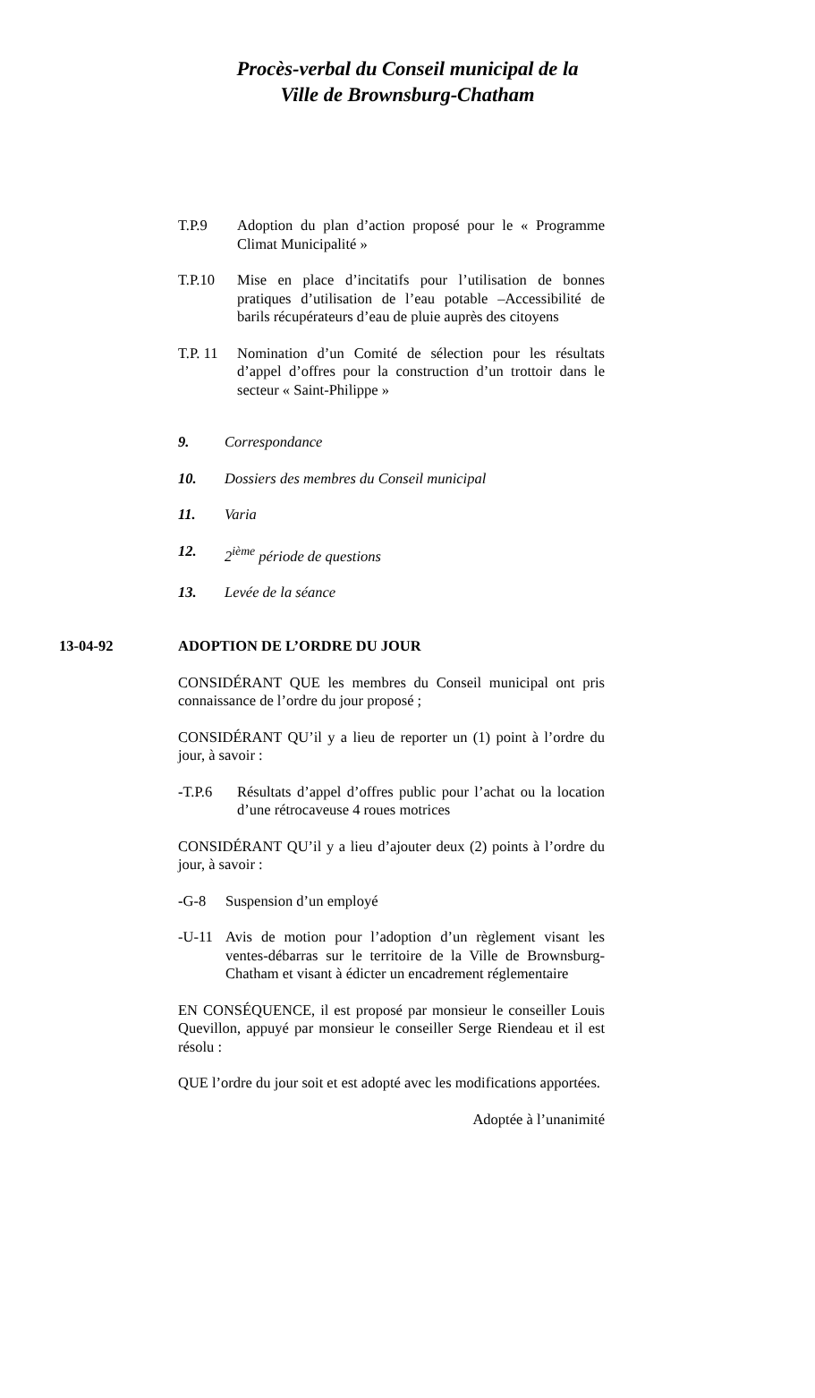Procès-verbal du Conseil municipal de la
Ville de Brownsburg-Chatham
T.P.9 Adoption du plan d’action proposé pour le « Programme Climat Municipalité »
T.P.10 Mise en place d’incitatifs pour l’utilisation de bonnes pratiques d’utilisation de l’eau potable –Accessibilité de barils récupérateurs d’eau de pluie auprès des citoyens
T.P. 11 Nomination d’un Comité de sélection pour les résultats d’appel d’offres pour la construction d’un trottoir dans le secteur « Saint-Philippe »
9. Correspondance
10. Dossiers des membres du Conseil municipal
11. Varia
12. 2<sup>ième</sup> période de questions
13. Levée de la séance
13-04-92 ADOPTION DE L’ORDRE DU JOUR
CONSIDÉRANT QUE les membres du Conseil municipal ont pris connaissance de l’ordre du jour proposé ;
CONSIDÉRANT QU’il y a lieu de reporter un (1) point à l’ordre du jour, à savoir :
-T.P.6 Résultats d’appel d’offres public pour l’achat ou la location d’une rétrocaveuse 4 roues motrices
CONSIDÉRANT QU’il y a lieu d’ajouter deux (2) points à l’ordre du jour, à savoir :
-G-8 Suspension d’un employé
-U-11 Avis de motion pour l’adoption d’un règlement visant les ventes-débarras sur le territoire de la Ville de Brownsburg-Chatham et visant à édicter un encadrement réglementaire
EN CONSÉQUENCE, il est proposé par monsieur le conseiller Louis Quevillon, appuyé par monsieur le conseiller Serge Riendeau et il est résolu :
QUE l’ordre du jour soit et est adopté avec les modifications apportées.
Adoptée à l’unanimité